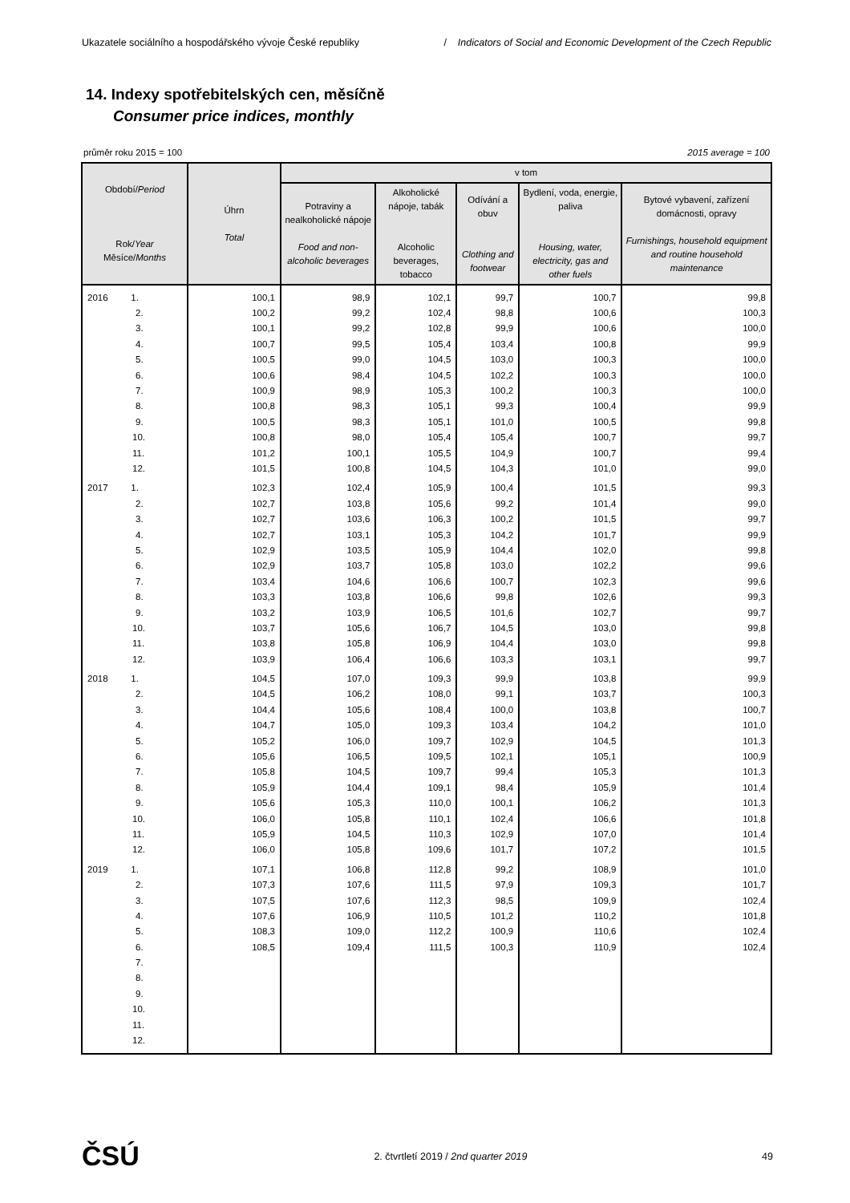Ukazatele sociálního a hospodářského vývoje České republiky / Indicators of Social and Economic Development of the Czech Republic
14. Indexy spotřebitelských cen, měsíčně
Consumer price indices, monthly
průměr roku 2015 = 100 2015 average = 100
| Období/ Period Rok/ Year Měsíce/ Months | Úhrn Total | v tom | | | | |
| --- | --- | --- | --- | --- | --- | --- |
| | | Potraviny a nealkoholické nápoje Food and non-alcoholic beverages | Alkoholické nápoje, tabák Alcoholic beverages, tobacco | Odívání a obuv Clothing and footwear | Bydlení, voda, energie, paliva Housing, water, electricity, gas and other fuels | Bytové vybavení, zařízení domácnosti, opravy Furnishings, household equipment and routine household maintenance |
| 2016 1. | 100,1 | 98,9 | 102,1 | 99,7 | 100,7 | 99,8 |
| 2. | 100,2 | 99,2 | 102,4 | 98,8 | 100,6 | 100,3 |
| 3. | 100,1 | 99,2 | 102,8 | 99,9 | 100,6 | 100,0 |
| 4. | 100,7 | 99,5 | 105,4 | 103,4 | 100,8 | 99,9 |
| 5. | 100,5 | 99,0 | 104,5 | 103,0 | 100,3 | 100,0 |
| 6. | 100,6 | 98,4 | 104,5 | 102,2 | 100,3 | 100,0 |
| 7. | 100,9 | 98,9 | 105,3 | 100,2 | 100,3 | 100,0 |
| 8. | 100,8 | 98,3 | 105,1 | 99,3 | 100,4 | 99,9 |
| 9. | 100,5 | 98,3 | 105,1 | 101,0 | 100,5 | 99,8 |
| 10. | 100,8 | 98,0 | 105,4 | 105,4 | 100,7 | 99,7 |
| 11. | 101,2 | 100,1 | 105,5 | 104,9 | 100,7 | 99,4 |
| 12. | 101,5 | 100,8 | 104,5 | 104,3 | 101,0 | 99,0 |
| 2017 1. | 102,3 | 102,4 | 105,9 | 100,4 | 101,5 | 99,3 |
| 2. | 102,7 | 103,8 | 105,6 | 99,2 | 101,4 | 99,0 |
| 3. | 102,7 | 103,6 | 106,3 | 100,2 | 101,5 | 99,7 |
| 4. | 102,7 | 103,1 | 105,3 | 104,2 | 101,7 | 99,9 |
| 5. | 102,9 | 103,5 | 105,9 | 104,4 | 102,0 | 99,8 |
| 6. | 102,9 | 103,7 | 105,8 | 103,0 | 102,2 | 99,6 |
| 7. | 103,4 | 104,6 | 106,6 | 100,7 | 102,3 | 99,6 |
| 8. | 103,3 | 103,8 | 106,6 | 99,8 | 102,6 | 99,3 |
| 9. | 103,2 | 103,9 | 106,5 | 101,6 | 102,7 | 99,7 |
| 10. | 103,7 | 105,6 | 106,7 | 104,5 | 103,0 | 99,8 |
| 11. | 103,8 | 105,8 | 106,9 | 104,4 | 103,0 | 99,8 |
| 12. | 103,9 | 106,4 | 106,6 | 103,3 | 103,1 | 99,7 |
| 2018 1. | 104,5 | 107,0 | 109,3 | 99,9 | 103,8 | 99,9 |
| 2. | 104,5 | 106,2 | 108,0 | 99,1 | 103,7 | 100,3 |
| 3. | 104,4 | 105,6 | 108,4 | 100,0 | 103,8 | 100,7 |
| 4. | 104,7 | 105,0 | 109,3 | 103,4 | 104,2 | 101,0 |
| 5. | 105,2 | 106,0 | 109,7 | 102,9 | 104,5 | 101,3 |
| 6. | 105,6 | 106,5 | 109,5 | 102,1 | 105,1 | 100,9 |
| 7. | 105,8 | 104,5 | 109,7 | 99,4 | 105,3 | 101,3 |
| 8. | 105,9 | 104,4 | 109,1 | 98,4 | 105,9 | 101,4 |
| 9. | 105,6 | 105,3 | 110,0 | 100,1 | 106,2 | 101,3 |
| 10. | 106,0 | 105,8 | 110,1 | 102,4 | 106,6 | 101,8 |
| 11. | 105,9 | 104,5 | 110,3 | 102,9 | 107,0 | 101,4 |
| 12. | 106,0 | 105,8 | 109,6 | 101,7 | 107,2 | 101,5 |
| 2019 1. | 107,1 | 106,8 | 112,8 | 99,2 | 108,9 | 101,0 |
| 2. | 107,3 | 107,6 | 111,5 | 97,9 | 109,3 | 101,7 |
| 3. | 107,5 | 107,6 | 112,3 | 98,5 | 109,9 | 102,4 |
| 4. | 107,6 | 106,9 | 110,5 | 101,2 | 110,2 | 101,8 |
| 5. | 108,3 | 109,0 | 112,2 | 100,9 | 110,6 | 102,4 |
| 6. | 108,5 | 109,4 | 111,5 | 100,3 | 110,9 | 102,4 |
| 7. | | | | | | |
| 8. | | | | | | |
| 9. | | | | | | |
| 10. | | | | | | |
| 11. | | | | | | |
| 12. | | | | | | |
ČSÚ 2. čtvrtletí 2019 / 2nd quarter 2019 49